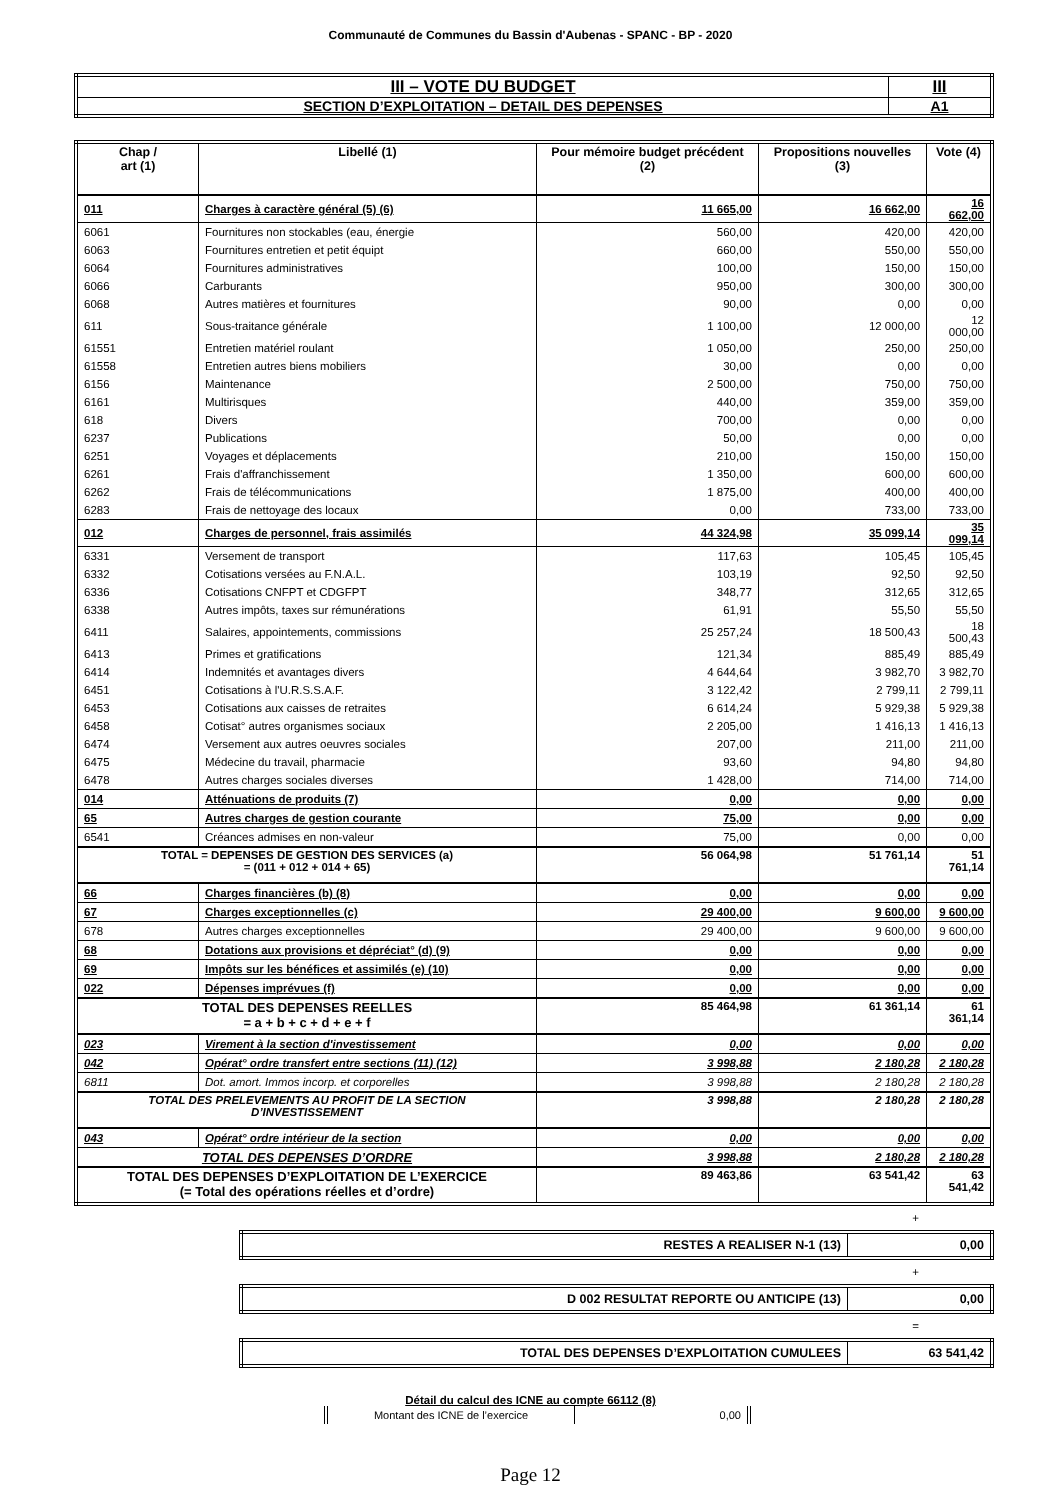Communauté de Communes du Bassin d'Aubenas - SPANC - BP - 2020
| III – VOTE DU BUDGET | III |
| SECTION D’EXPLOITATION – DETAIL DES DEPENSES | A1 |
| Chap / art (1) | Libellé (1) | Pour mémoire budget précédent (2) | Propositions nouvelles (3) | Vote (4) |
| --- | --- | --- | --- | --- |
| 011 | Charges à caractère général (5) (6) | 11 665,00 | 16 662,00 | 16 662,00 |
| 6061 | Fournitures non stockables (eau, énergie | 560,00 | 420,00 | 420,00 |
| 6063 | Fournitures entretien et petit équipt | 660,00 | 550,00 | 550,00 |
| 6064 | Fournitures administratives | 100,00 | 150,00 | 150,00 |
| 6066 | Carburants | 950,00 | 300,00 | 300,00 |
| 6068 | Autres matières et fournitures | 90,00 | 0,00 | 0,00 |
| 611 | Sous-traitance générale | 1 100,00 | 12 000,00 | 12 000,00 |
| 61551 | Entretien matériel roulant | 1 050,00 | 250,00 | 250,00 |
| 61558 | Entretien autres biens mobiliers | 30,00 | 0,00 | 0,00 |
| 6156 | Maintenance | 2 500,00 | 750,00 | 750,00 |
| 6161 | Multirisques | 440,00 | 359,00 | 359,00 |
| 618 | Divers | 700,00 | 0,00 | 0,00 |
| 6237 | Publications | 50,00 | 0,00 | 0,00 |
| 6251 | Voyages et déplacements | 210,00 | 150,00 | 150,00 |
| 6261 | Frais d'affranchissement | 1 350,00 | 600,00 | 600,00 |
| 6262 | Frais de télécommunications | 1 875,00 | 400,00 | 400,00 |
| 6283 | Frais de nettoyage des locaux | 0,00 | 733,00 | 733,00 |
| 012 | Charges de personnel, frais assimilés | 44 324,98 | 35 099,14 | 35 099,14 |
| 6331 | Versement de transport | 117,63 | 105,45 | 105,45 |
| 6332 | Cotisations versées au F.N.A.L. | 103,19 | 92,50 | 92,50 |
| 6336 | Cotisations CNFPT et CDGFPT | 348,77 | 312,65 | 312,65 |
| 6338 | Autres impôts, taxes sur rémunérations | 61,91 | 55,50 | 55,50 |
| 6411 | Salaires, appointements, commissions | 25 257,24 | 18 500,43 | 18 500,43 |
| 6413 | Primes et gratifications | 121,34 | 885,49 | 885,49 |
| 6414 | Indemnités et avantages divers | 4 644,64 | 3 982,70 | 3 982,70 |
| 6451 | Cotisations à l'U.R.S.S.A.F. | 3 122,42 | 2 799,11 | 2 799,11 |
| 6453 | Cotisations aux caisses de retraites | 6 614,24 | 5 929,38 | 5 929,38 |
| 6458 | Cotisat° autres organismes sociaux | 2 205,00 | 1 416,13 | 1 416,13 |
| 6474 | Versement aux autres oeuvres sociales | 207,00 | 211,00 | 211,00 |
| 6475 | Médecine du travail, pharmacie | 93,60 | 94,80 | 94,80 |
| 6478 | Autres charges sociales diverses | 1 428,00 | 714,00 | 714,00 |
| 014 | Atténuations de produits (7) | 0,00 | 0,00 | 0,00 |
| 65 | Autres charges de gestion courante | 75,00 | 0,00 | 0,00 |
| 6541 | Créances admises en non-valeur | 75,00 | 0,00 | 0,00 |
| TOTAL = DEPENSES DE GESTION DES SERVICES (a) = (011 + 012 + 014 + 65) | | 56 064,98 | 51 761,14 | 51 761,14 |
| 66 | Charges financières (b) (8) | 0,00 | 0,00 | 0,00 |
| 67 | Charges exceptionnelles (c) | 29 400,00 | 9 600,00 | 9 600,00 |
| 678 | Autres charges exceptionnelles | 29 400,00 | 9 600,00 | 9 600,00 |
| 68 | Dotations aux provisions et dépréciat° (d) (9) | 0,00 | 0,00 | 0,00 |
| 69 | Impôts sur les bénéfices et assimilés (e) (10) | 0,00 | 0,00 | 0,00 |
| 022 | Dépenses imprévues (f) | 0,00 | 0,00 | 0,00 |
| TOTAL DES DEPENSES REELLES = a + b + c + d + e + f | | 85 464,98 | 61 361,14 | 61 361,14 |
| 023 | Virement à la section d'investissement | 0,00 | 0,00 | 0,00 |
| 042 | Opérat° ordre transfert entre sections (11) (12) | 3 998,88 | 2 180,28 | 2 180,28 |
| 6811 | Dot. amort. Immos incorp. et corporelles | 3 998,88 | 2 180,28 | 2 180,28 |
| TOTAL DES PRELEVEMENTS AU PROFIT DE LA SECTION D’INVESTISSEMENT | | 3 998,88 | 2 180,28 | 2 180,28 |
| 043 | Opérat° ordre intérieur de la section | 0,00 | 0,00 | 0,00 |
| TOTAL DES DEPENSES D’ORDRE | | 3 998,88 | 2 180,28 | 2 180,28 |
| TOTAL DES DEPENSES D’EXPLOITATION DE L’EXERCICE (= Total des opérations réelles et d’ordre) | | 89 463,86 | 63 541,42 | 63 541,42 |
+
| RESTES A REALISER N-1 (13) | 0,00 |
+
| D 002 RESULTAT REPORTE OU ANTICIPE (13) | 0,00 |
=
| TOTAL DES DEPENSES D’EXPLOITATION CUMULEES | 63 541,42 |
Détail du calcul des ICNE au compte 66112 (8)
| Montant des ICNE de l’exercice | 0,00 |
Page 12